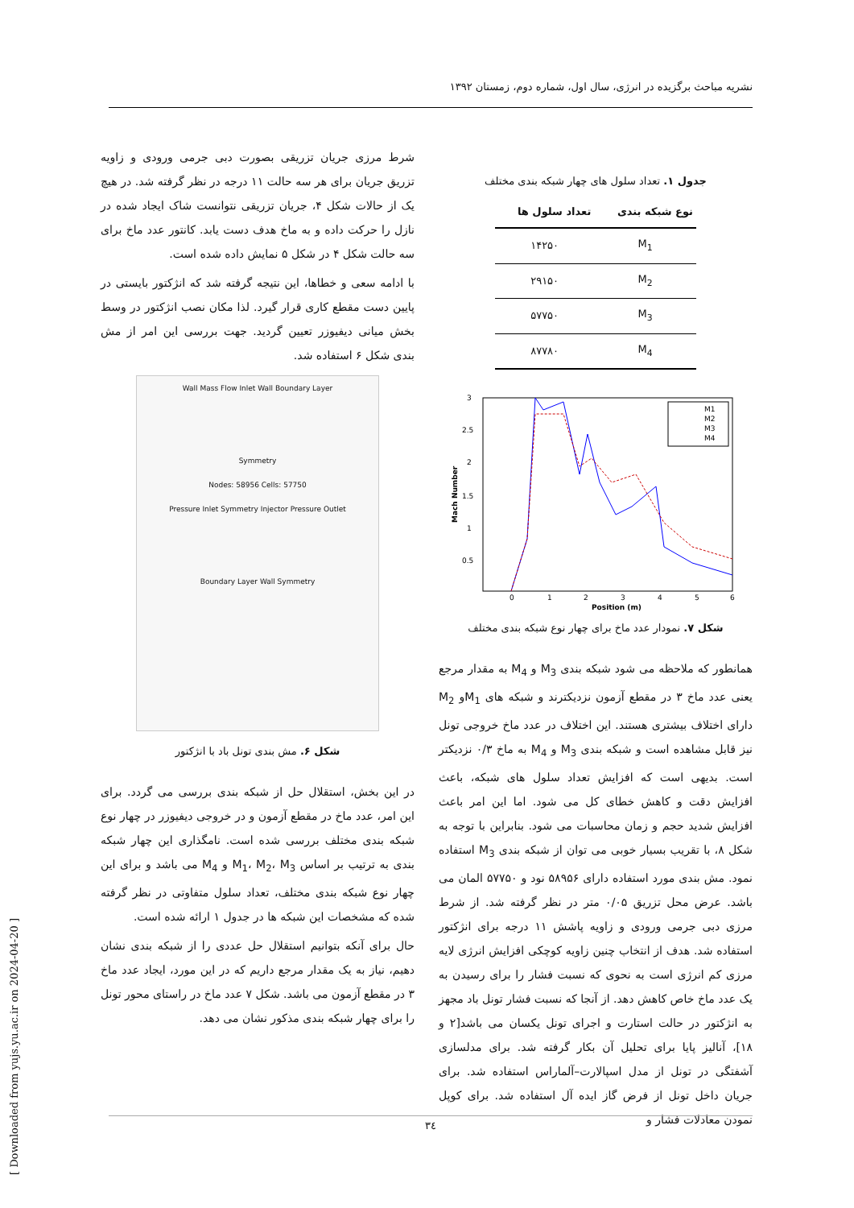نشریه مباحث برگزیده در انرژی، سال اول، شماره دوم، زمستان ۱۳۹۲
شرط مرزی جریان تزریقی بصورت دبی جرمی ورودی و زاویه تزریق جریان برای هر سه حالت ۱۱ درجه در نظر گرفته شد. در هیچ یک از حالات شکل ۴، جریان تزریقی نتوانست شاک ایجاد شده در نازل را حرکت داده و به ماخ هدف دست یابد. کانتور عدد ماخ برای سه حالت شکل ۴ در شکل ۵ نمایش داده شده است.
با ادامه سعی و خطاها، این نتیجه گرفته شد که انژکتور بایستی در پایین دست مقطع کاری قرار گیرد. لذا مکان نصب انژکتور در وسط بخش میانی دیفیوزر تعیین گردید. جهت بررسی این امر از مش بندی شکل ۶ استفاده شد.
Wall Mass Flow Inlet Wall Boundary Layer
Symmetry
Nodes: 58956 Cells: 57750
Pressure Inlet Symmetry Injector Pressure Outlet
Boundary Layer Wall Symmetry
شکل ۶. مش بندی تونل باد با انژکتور
در این بخش، استقلال حل از شبکه بندی بررسی می گردد. برای این امر، عدد ماخ در مقطع آزمون و در خروجی دیفیوزر در چهار نوع شبکه بندی مختلف بررسی شده است. نامگذاری این چهار شبکه بندی به ترتیب بر اساس M<sub>1</sub>، M<sub>2</sub>، M<sub>3</sub> و M<sub>4</sub> می باشد و برای این چهار نوع شبکه بندی مختلف، تعداد سلول متفاوتی در نظر گرفته شده که مشخصات این شبکه ها در جدول ۱ ارائه شده است.
حال برای آنکه بتوانیم استقلال حل عددی را از شبکه بندی نشان دهیم، نیاز به یک مقدار مرجع داریم که در این مورد، ایجاد عدد ماخ ۳ در مقطع آزمون می باشد. شکل ۷ عدد ماخ در راستای محور تونل را برای چهار شبکه بندی مذکور نشان می دهد.
جدول ۱. تعداد سلول های چهار شبکه بندی مختلف
| نوع شبکه بندی | تعداد سلول ها |
| --- | --- |
| M<sub>1</sub> | ۱۴۲۵۰ |
| M<sub>2</sub> | ۲۹۱۵۰ |
| M<sub>3</sub> | ۵۷۷۵۰ |
| M<sub>4</sub> | ۸۷۷۸۰ |
3
2.5
2
1.5
1
0.5
0
1
2
3
4
5
6
Position (m)
Mach Number
M1
M2
M3
M4
شکل ۷. نمودار عدد ماخ برای چهار نوع شبکه بندی مختلف
همانطور که ملاحظه می شود شبکه بندی M<sub>3</sub> و M<sub>4</sub> به مقدار مرجع یعنی عدد ماخ ۳ در مقطع آزمون نزدیکترند و شبکه های M<sub>1</sub>و M<sub>2</sub> دارای اختلاف بیشتری هستند. این اختلاف در عدد ماخ خروجی تونل نیز قابل مشاهده است و شبکه بندی M<sub>3</sub> و M<sub>4</sub> به ماخ ۰/۳ نزدیکتر است. بدیهی است که افزایش تعداد سلول های شبکه، باعث افزایش دقت و کاهش خطای کل می شود. اما این امر باعث افزایش شدید حجم و زمان محاسبات می شود. بنابراین با توجه به شکل ۸، با تقریب بسیار خوبی می توان از شبکه بندی M<sub>3</sub> استفاده نمود. مش بندی مورد استفاده دارای ۵۸۹۵۶ نود و ۵۷۷۵۰ المان می باشد. عرض محل تزریق ۰/۰۵ متر در نظر گرفته شد. از شرط مرزی دبی جرمی ورودی و زاویه پاشش ۱۱ درجه برای انژکتور استفاده شد. هدف از انتخاب چنین زاویه کوچکی افزایش انرژی لایه مرزی کم انرژی است به نحوی که نسبت فشار را برای رسیدن به یک عدد ماخ خاص کاهش دهد. از آنجا که نسبت فشار تونل باد مجهز به انژکتور در حالت استارت و اجرای تونل یکسان می باشد[۲ و ۱۸]، آنالیز پایا برای تحلیل آن بکار گرفته شد. برای مدلسازی آشفتگی در تونل از مدل اسپالارت–آلماراس استفاده شد. برای جریان داخل تونل از فرض گاز ایده آل استفاده شد. برای کوپل نمودن معادلات فشار و
[ Downloaded from yujs.yu.ac.ir on 2024-04-20 ]
۳٤